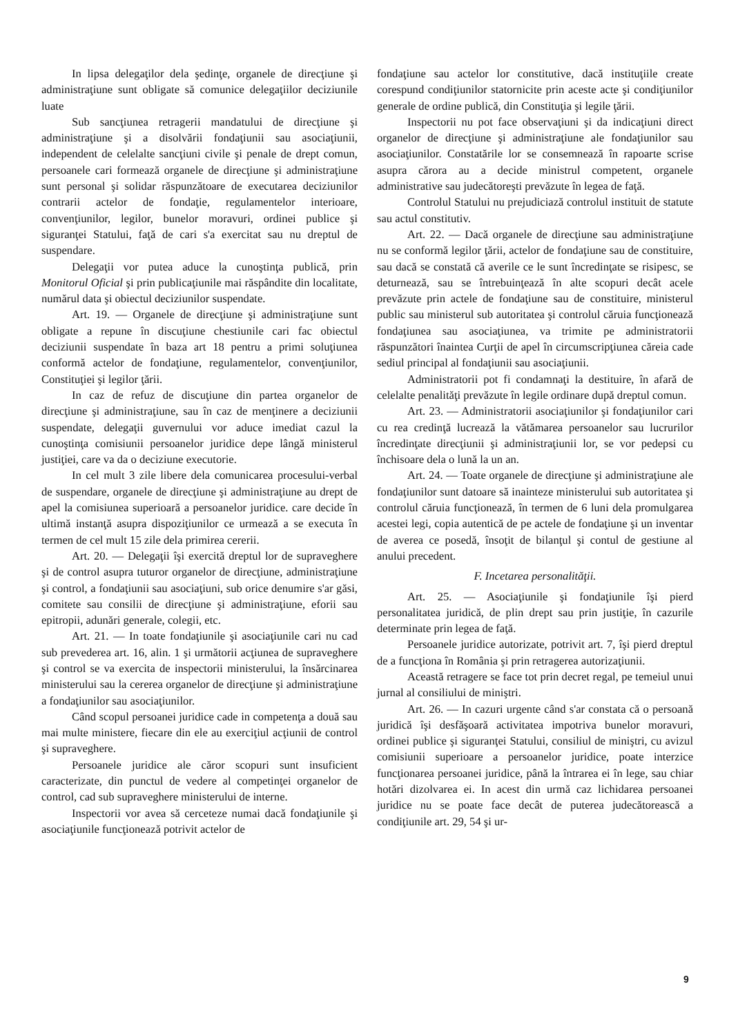In lipsa delegaţilor dela şedinţe, organele de direcţiune şi administraţiune sunt obligate să comunice delegaţiilor deciziunile luate
Sub sancţiunea retragerii mandatului de direcţiune şi administraţiune şi a disolvării fondaţiunii sau asociaţiunii, independent de celelalte sancţiuni civile şi penale de drept comun, persoanele cari formează organele de direcţiune şi administraţiune sunt personal şi solidar răspunzătoare de executarea deciziunilor contrarii actelor de fondaţie, regulamentelor interioare, convenţiunilor, legilor, bunelor moravuri, ordinei publice şi siguranţei Statului, faţă de cari s'a exercitat sau nu dreptul de suspendare.
Delegaţii vor putea aduce la cunoştinţa publică, prin Monitorul Oficial şi prin publicaţiunile mai răspândite din localitate, numărul data şi obiectul deciziunilor suspendate.
Art. 19. — Organele de direcţiune şi administraţiune sunt obligate a repune în discuţiune chestiunile cari fac obiectul deciziunii suspendate în baza art 18 pentru a primi soluţiunea conformă actelor de fondaţiune, regulamentelor, convenţiunilor, Constituţiei şi legilor ţării.
In caz de refuz de discuţiune din partea organelor de direcţiune şi administraţiune, sau în caz de menţinere a deciziunii suspendate, delegaţii guvernului vor aduce imediat cazul la cunoştinţa comisiunii persoanelor juridice depe lângă ministerul justiţiei, care va da o deciziune executorie.
In cel mult 3 zile libere dela comunicarea procesului-verbal de suspendare, organele de direcţiune şi administraţiune au drept de apel la comisiunea superioară a persoanelor juridice. care decide în ultimă instanţă asupra dispoziţiunilor ce urmează a se executa în termen de cel mult 15 zile dela primirea cererii.
Art. 20. — Delegaţii îşi exercită dreptul lor de supraveghere şi de control asupra tuturor organelor de direcţiune, administraţiune şi control, a fondaţiunii sau asociaţiuni, sub orice denumire s'ar găsi, comitete sau consilii de direcţiune şi administraţiune, eforii sau epitropii, adunări generale, colegii, etc.
Art. 21. — In toate fondaţiunile şi asociaţiunile cari nu cad sub prevederea art. 16, alin. 1 şi următorii acţiunea de supraveghere şi control se va exercita de inspectorii ministerului, la însărcinarea ministerului sau la cererea organelor de direcţiune şi administraţiune a fondaţiunilor sau asociaţiunilor.
Când scopul persoanei juridice cade in competenţa a două sau mai multe ministere, fiecare din ele au exerciţiul acţiunii de control şi supraveghere.
Persoanele juridice ale căror scopuri sunt insuficient caracterizate, din punctul de vedere al competinţei organelor de control, cad sub supraveghere ministerului de interne.
Inspectorii vor avea să cerceteze numai dacă fondaţiunile şi asociaţiunile funcţionează potrivit actelor de
fondaţiune sau actelor lor constitutive, dacă instituţiile create corespund condiţiunilor statornicite prin aceste acte şi condiţiunilor generale de ordine publică, din Constituţia şi legile ţării.
Inspectorii nu pot face observaţiuni şi da indicaţiuni direct organelor de direcţiune şi administraţiune ale fondaţiunilor sau asociaţiunilor. Constatările lor se consemnează în rapoarte scrise asupra cărora au a decide ministrul competent, organele administrative sau judecătoreşti prevăzute în legea de faţă.
Controlul Statului nu prejudiciază controlul instituit de statute sau actul constitutiv.
Art. 22. — Dacă organele de direcţiune sau administraţiune nu se conformă legilor ţării, actelor de fondaţiune sau de constituire, sau dacă se constată că averile ce le sunt încredinţate se risipesc, se deturnează, sau se întrebuinţează în alte scopuri decât acele prevăzute prin actele de fondaţiune sau de constituire, ministerul public sau ministerul sub autoritatea şi controlul căruia funcţionează fondaţiunea sau asociaţiunea, va trimite pe administratorii răspunzători înaintea Curţii de apel în circumscripţiunea căreia cade sediul principal al fondaţiunii sau asociaţiunii.
Administratorii pot fi condamnaţi la destituire, în afară de celelalte penalităţi prevăzute în legile ordinare după dreptul comun.
Art. 23. — Administratorii asociaţiunilor şi fondaţiunilor cari cu rea credinţă lucrează la vătămarea persoanelor sau lucrurilor încredinţate direcţiunii şi administraţiunii lor, se vor pedepsi cu închisoare dela o lună la un an.
Art. 24. — Toate organele de direcţiune şi administraţiune ale fondaţiunilor sunt datoare să inainteze ministerului sub autoritatea şi controlul căruia funcţionează, în termen de 6 luni dela promulgarea acestei legi, copia autentică de pe actele de fondaţiune şi un inventar de averea ce posedă, însoţit de bilanţul şi contul de gestiune al anului precedent.
F. Incetarea personalităţii.
Art. 25. — Asociaţiunile şi fondaţiunile îşi pierd personalitatea juridică, de plin drept sau prin justiţie, în cazurile determinate prin legea de faţă.
Persoanele juridice autorizate, potrivit art. 7, îşi pierd dreptul de a funcţiona în România şi prin retragerea autorizaţiunii.
Această retragere se face tot prin decret regal, pe temeiul unui jurnal al consiliului de miniştri.
Art. 26. — In cazuri urgente când s'ar constata că o persoană juridică îşi desfăşoară activitatea impotriva bunelor moravuri, ordinei publice şi siguranţei Statului, consiliul de miniştri, cu avizul comisiunii superioare a persoanelor juridice, poate interzice funcţionarea persoanei juridice, până la întrarea ei în lege, sau chiar hotări dizolvarea ei. In acest din urmă caz lichidarea persoanei juridice nu se poate face decât de puterea judecătorească a condiţiunile art. 29, 54 şi ur-
9